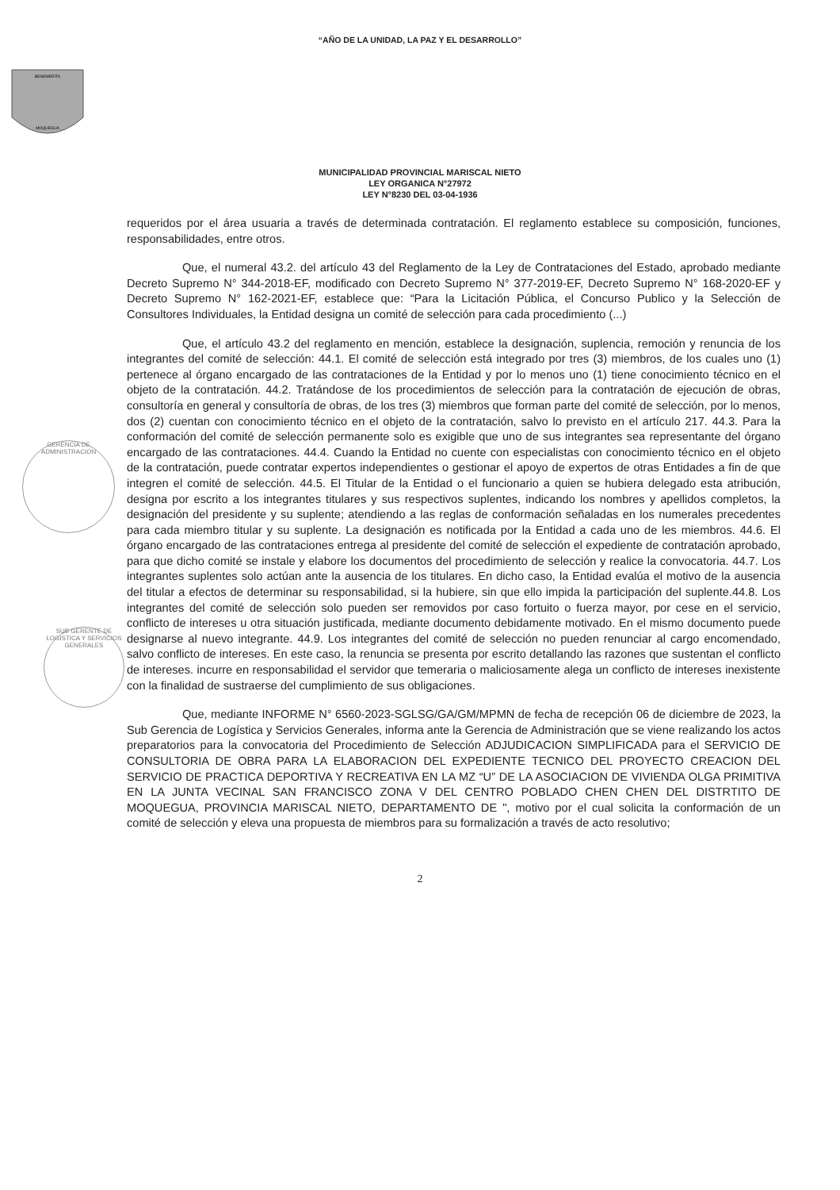“AÑO DE LA UNIDAD, LA PAZ Y EL DESARROLLO”
BENEMERITA
MOQUEGUA
MUNICIPALIDAD PROVINCIAL MARISCAL NIETO
LEY ORGANICA N°27972
LEY N°8230 DEL 03-04-1936
GERENCIA DE ADMINISTRACION
SUB GERENTE DE LOGISTICA Y SERVICIOS GENERALES
requeridos por el área usuaria a través de determinada contratación. El reglamento establece su composición, funciones, responsabilidades, entre otros.
Que, el numeral 43.2. del artículo 43 del Reglamento de la Ley de Contrataciones del Estado, aprobado mediante Decreto Supremo N° 344-2018-EF, modificado con Decreto Supremo N° 377-2019-EF, Decreto Supremo N° 168-2020-EF y Decreto Supremo N° 162-2021-EF, establece que: “Para la Licitación Pública, el Concurso Publico y la Selección de Consultores Individuales, la Entidad designa un comité de selección para cada procedimiento (...)
Que, el artículo 43.2 del reglamento en mención, establece la designación, suplencia, remoción y renuncia de los integrantes del comité de selección: 44.1. El comité de selección está integrado por tres (3) miembros, de los cuales uno (1) pertenece al órgano encargado de las contrataciones de la Entidad y por lo menos uno (1) tiene conocimiento técnico en el objeto de la contratación. 44.2. Tratándose de los procedimientos de selección para la contratación de ejecución de obras, consultoría en general y consultoría de obras, de los tres (3) miembros que forman parte del comité de selección, por lo menos, dos (2) cuentan con conocimiento técnico en el objeto de la contratación, salvo lo previsto en el artículo 217. 44.3. Para la conformación del comité de selección permanente solo es exigible que uno de sus integrantes sea representante del órgano encargado de las contrataciones. 44.4. Cuando la Entidad no cuente con especialistas con conocimiento técnico en el objeto de la contratación, puede contratar expertos independientes o gestionar el apoyo de expertos de otras Entidades a fin de que integren el comité de selección. 44.5. El Titular de la Entidad o el funcionario a quien se hubiera delegado esta atribución, designa por escrito a los integrantes titulares y sus respectivos suplentes, indicando los nombres y apellidos completos, la designación del presidente y su suplente; atendiendo a las reglas de conformación señaladas en los numerales precedentes para cada miembro titular y su suplente. La designación es notificada por la Entidad a cada uno de les miembros. 44.6. El órgano encargado de las contrataciones entrega al presidente del comité de selección el expediente de contratación aprobado, para que dicho comité se instale y elabore los documentos del procedimiento de selección y realice la convocatoria. 44.7. Los integrantes suplentes solo actúan ante la ausencia de los titulares. En dicho caso, la Entidad evalúa el motivo de la ausencia del titular a efectos de determinar su responsabilidad, si la hubiere, sin que ello impida la participación del suplente.44.8. Los integrantes del comité de selección solo pueden ser removidos por caso fortuito o fuerza mayor, por cese en el servicio, conflicto de intereses u otra situación justificada, mediante documento debidamente motivado. En el mismo documento puede designarse al nuevo integrante. 44.9. Los integrantes del comité de selección no pueden renunciar al cargo encomendado, salvo conflicto de intereses. En este caso, la renuncia se presenta por escrito detallando las razones que sustentan el conflicto de intereses. incurre en responsabilidad el servidor que temeraria o maliciosamente alega un conflicto de intereses inexistente con la finalidad de sustraerse del cumplimiento de sus obligaciones.
Que, mediante INFORME N° 6560-2023-SGLSG/GA/GM/MPMN de fecha de recepción 06 de diciembre de 2023, la Sub Gerencia de Logística y Servicios Generales, informa ante la Gerencia de Administración que se viene realizando los actos preparatorios para la convocatoria del Procedimiento de Selección ADJUDICACION SIMPLIFICADA para el SERVICIO DE CONSULTORIA DE OBRA PARA LA ELABORACION DEL EXPEDIENTE TECNICO DEL PROYECTO CREACION DEL SERVICIO DE PRACTICA DEPORTIVA Y RECREATIVA EN LA MZ “U” DE LA ASOCIACION DE VIVIENDA OLGA PRIMITIVA EN LA JUNTA VECINAL SAN FRANCISCO ZONA V DEL CENTRO POBLADO CHEN CHEN DEL DISTRTITO DE MOQUEGUA, PROVINCIA MARISCAL NIETO, DEPARTAMENTO DE ", motivo por el cual solicita la conformación de un comité de selección y eleva una propuesta de miembros para su formalización a través de acto resolutivo;
2